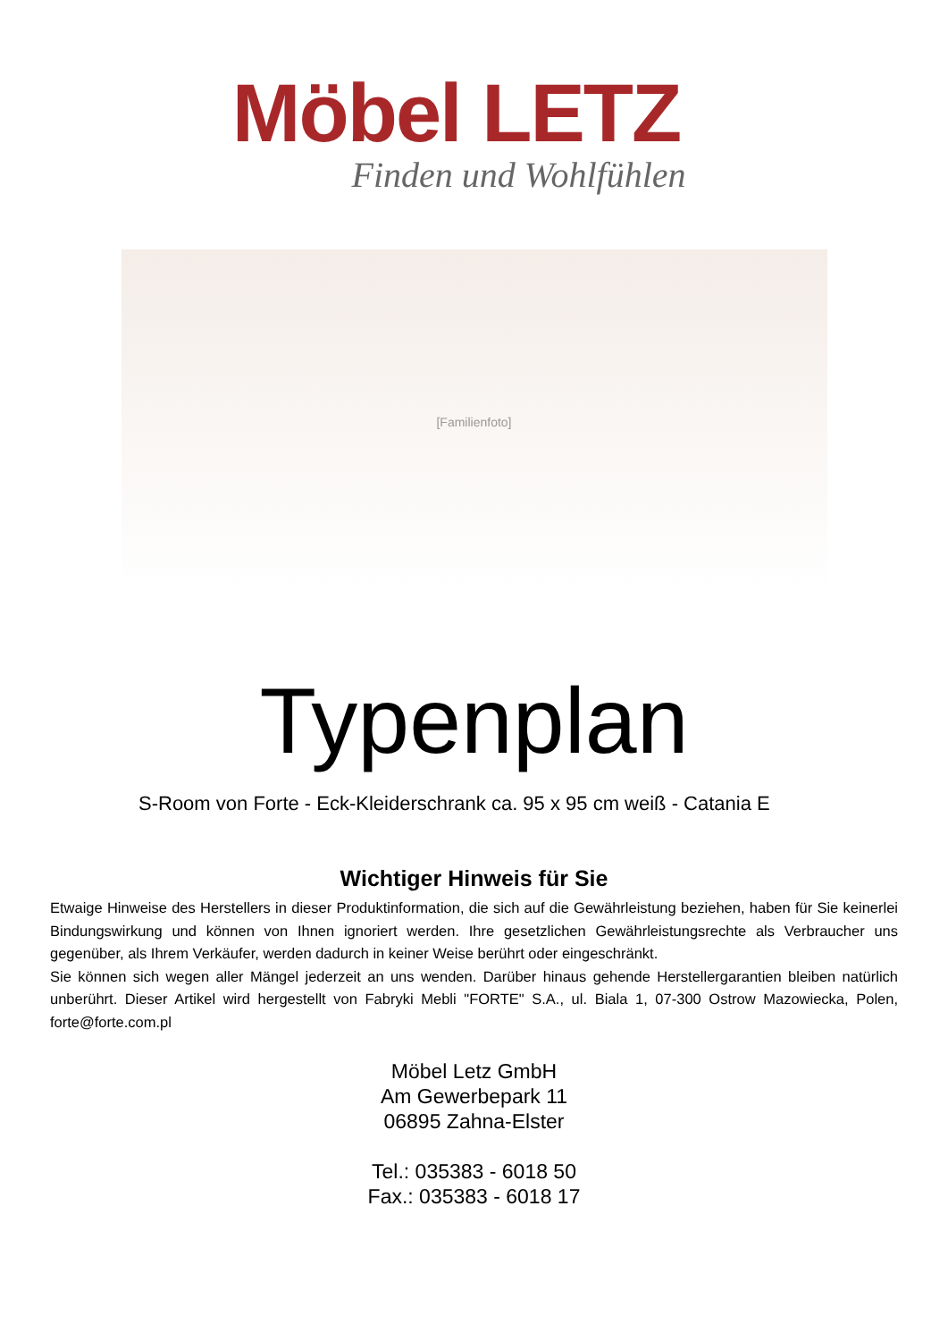Möbel LETZ
Finden und Wohlfühlen
[Familienfoto]
Typenplan
S-Room von Forte - Eck-Kleiderschrank ca. 95 x 95 cm weiß - Catania E
Wichtiger Hinweis für Sie
Etwaige Hinweise des Herstellers in dieser Produktinformation, die sich auf die Gewährleistung beziehen, haben für Sie keinerlei Bindungswirkung und können von Ihnen ignoriert werden. Ihre gesetzlichen Gewährleistungsrechte als Verbraucher uns gegenüber, als Ihrem Verkäufer, werden dadurch in keiner Weise berührt oder eingeschränkt.
Sie können sich wegen aller Mängel jederzeit an uns wenden. Darüber hinaus gehende Herstellergarantien bleiben natürlich unberührt. Dieser Artikel wird hergestellt von Fabryki Mebli "FORTE" S.A., ul. Biala 1, 07-300 Ostrow Mazowiecka, Polen, forte@forte.com.pl
Möbel Letz GmbH
Am Gewerbepark 11
06895 Zahna-Elster
Tel.: 035383 - 6018 50
Fax.: 035383 - 6018 17